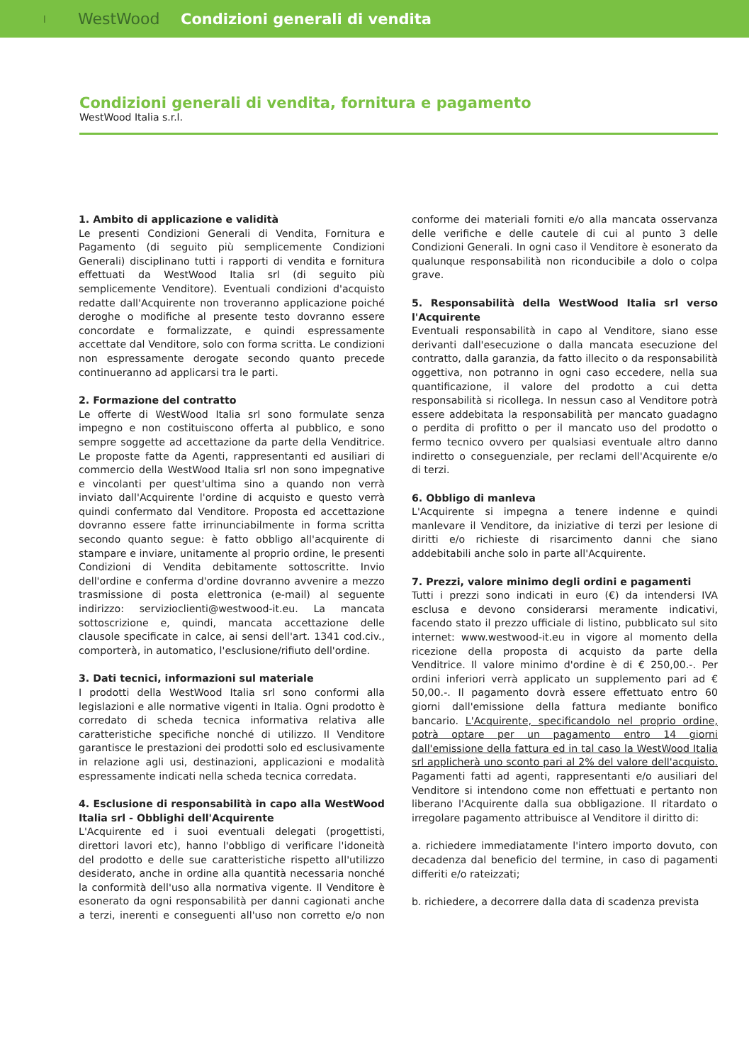I WestWood Condizioni generali di vendita
Condizioni generali di vendita, fornitura e pagamento
WestWood Italia s.r.l.
1. Ambito di applicazione e validità
Le presenti Condizioni Generali di Vendita, Fornitura e Pagamento (di seguito più semplicemente Condizioni Generali) disciplinano tutti i rapporti di vendita e fornitura effettuati da WestWood Italia srl (di seguito più semplicemente Venditore). Eventuali condizioni d'acquisto redatte dall'Acquirente non troveranno applicazione poiché deroghe o modifiche al presente testo dovranno essere concordate e formalizzate, e quindi espressamente accettate dal Venditore, solo con forma scritta. Le condizioni non espressamente derogate secondo quanto precede continueranno ad applicarsi tra le parti.
2. Formazione del contratto
Le offerte di WestWood Italia srl sono formulate senza impegno e non costituiscono offerta al pubblico, e sono sempre soggette ad accettazione da parte della Venditrice. Le proposte fatte da Agenti, rappresentanti ed ausiliari di commercio della WestWood Italia srl non sono impegnative e vincolanti per quest'ultima sino a quando non verrà inviato dall'Acquirente l'ordine di acquisto e questo verrà quindi confermato dal Venditore. Proposta ed accettazione dovranno essere fatte irrinunciabilmente in forma scritta secondo quanto segue: è fatto obbligo all'acquirente di stampare e inviare, unitamente al proprio ordine, le presenti Condizioni di Vendita debitamente sottoscritte. Invio dell'ordine e conferma d'ordine dovranno avvenire a mezzo trasmissione di posta elettronica (e-mail) al seguente indirizzo: servizioclienti@westwood-it.eu. La mancata sottoscrizione e, quindi, mancata accettazione delle clausole specificate in calce, ai sensi dell'art. 1341 cod.civ., comporterà, in automatico, l'esclusione/rifiuto dell'ordine.
3. Dati tecnici, informazioni sul materiale
I prodotti della WestWood Italia srl sono conformi alla legislazioni e alle normative vigenti in Italia. Ogni prodotto è corredato di scheda tecnica informativa relativa alle caratteristiche specifiche nonché di utilizzo. Il Venditore garantisce le prestazioni dei prodotti solo ed esclusivamente in relazione agli usi, destinazioni, applicazioni e modalità espressamente indicati nella scheda tecnica corredata.
4. Esclusione di responsabilità in capo alla WestWood Italia srl - Obblighi dell'Acquirente
L'Acquirente ed i suoi eventuali delegati (progettisti, direttori lavori etc), hanno l'obbligo di verificare l'idoneità del prodotto e delle sue caratteristiche rispetto all'utilizzo desiderato, anche in ordine alla quantità necessaria nonché la conformità dell'uso alla normativa vigente. Il Venditore è esonerato da ogni responsabilità per danni cagionati anche a terzi, inerenti e conseguenti all'uso non corretto e/o non conforme dei materiali forniti e/o alla mancata osservanza delle verifiche e delle cautele di cui al punto 3 delle Condizioni Generali. In ogni caso il Venditore è esonerato da qualunque responsabilità non riconducibile a dolo o colpa grave.
5. Responsabilità della WestWood Italia srl verso l'Acquirente
Eventuali responsabilità in capo al Venditore, siano esse derivanti dall'esecuzione o dalla mancata esecuzione del contratto, dalla garanzia, da fatto illecito o da responsabilità oggettiva, non potranno in ogni caso eccedere, nella sua quantificazione, il valore del prodotto a cui detta responsabilità si ricollega. In nessun caso al Venditore potrà essere addebitata la responsabilità per mancato guadagno o perdita di profitto o per il mancato uso del prodotto o fermo tecnico ovvero per qualsiasi eventuale altro danno indiretto o conseguenziale, per reclami dell'Acquirente e/o di terzi.
6. Obbligo di manleva
L'Acquirente si impegna a tenere indenne e quindi manlevare il Venditore, da iniziative di terzi per lesione di diritti e/o richieste di risarcimento danni che siano addebitabili anche solo in parte all'Acquirente.
7. Prezzi, valore minimo degli ordini e pagamenti
Tutti i prezzi sono indicati in euro (€) da intendersi IVA esclusa e devono considerarsi meramente indicativi, facendo stato il prezzo ufficiale di listino, pubblicato sul sito internet: www.westwood-it.eu in vigore al momento della ricezione della proposta di acquisto da parte della Venditrice. Il valore minimo d'ordine è di € 250,00.-. Per ordini inferiori verrà applicato un supplemento pari ad € 50,00.-. Il pagamento dovrà essere effettuato entro 60 giorni dall'emissione della fattura mediante bonifico bancario. L'Acquirente, specificandolo nel proprio ordine, potrà optare per un pagamento entro 14 giorni dall'emissione della fattura ed in tal caso la WestWood Italia srl applicherà uno sconto pari al 2% del valore dell'acquisto. Pagamenti fatti ad agenti, rappresentanti e/o ausiliari del Venditore si intendono come non effettuati e pertanto non liberano l'Acquirente dalla sua obbligazione. Il ritardato o irregolare pagamento attribuisce al Venditore il diritto di:
a. richiedere immediatamente l'intero importo dovuto, con decadenza dal beneficio del termine, in caso di pagamenti differiti e/o rateizzati;
b. richiedere, a decorrere dalla data di scadenza prevista